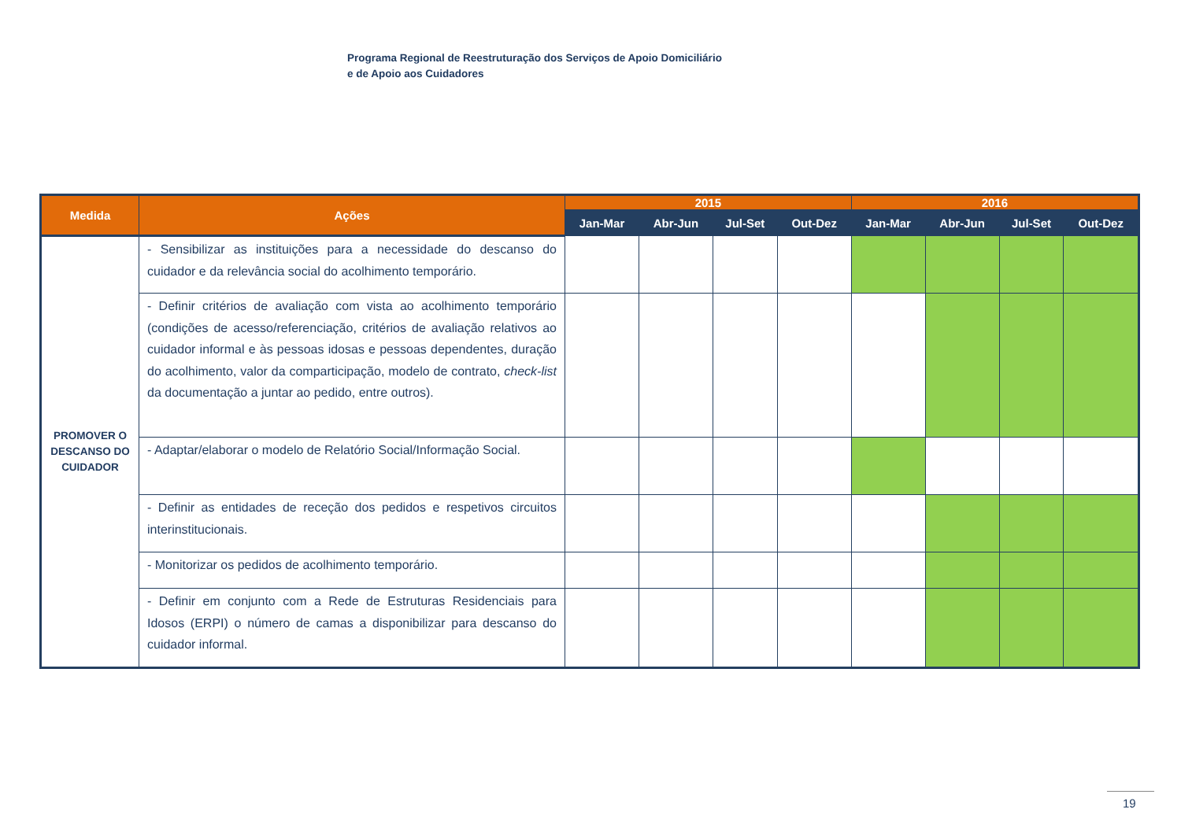Programa Regional de Reestruturação dos Serviços de Apoio Domiciliário
e de Apoio aos Cuidadores
| Medida | Ações | 2015 | | | | 2016 | | | |
| --- | --- | --- | --- | --- | --- | --- | --- | --- | --- |
| | | Jan-Mar | Abr-Jun | Jul-Set | Out-Dez | Jan-Mar | Abr-Jun | Jul-Set | Out-Dez |
| PROMOVER O DESCANSO DO CUIDADOR | - Sensibilizar as instituições para a necessidade do descanso do cuidador e da relevância social do acolhimento temporário. | | | | | | | | |
| | - Definir critérios de avaliação com vista ao acolhimento temporário (condições de acesso/referenciação, critérios de avaliação relativos ao cuidador informal e às pessoas idosas e pessoas dependentes, duração do acolhimento, valor da comparticipação, modelo de contrato, check-list da documentação a juntar ao pedido, entre outros). | | | | | | | | |
| | - Adaptar/elaborar o modelo de Relatório Social/Informação Social. | | | | | | | | |
| | - Definir as entidades de receção dos pedidos e respetivos circuitos interinstitucionais. | | | | | | | | |
| | - Monitorizar os pedidos de acolhimento temporário. | | | | | | | | |
| | - Definir em conjunto com a Rede de Estruturas Residenciais para Idosos (ERPI) o número de camas a disponibilizar para descanso do cuidador informal. | | | | | | | | |
19